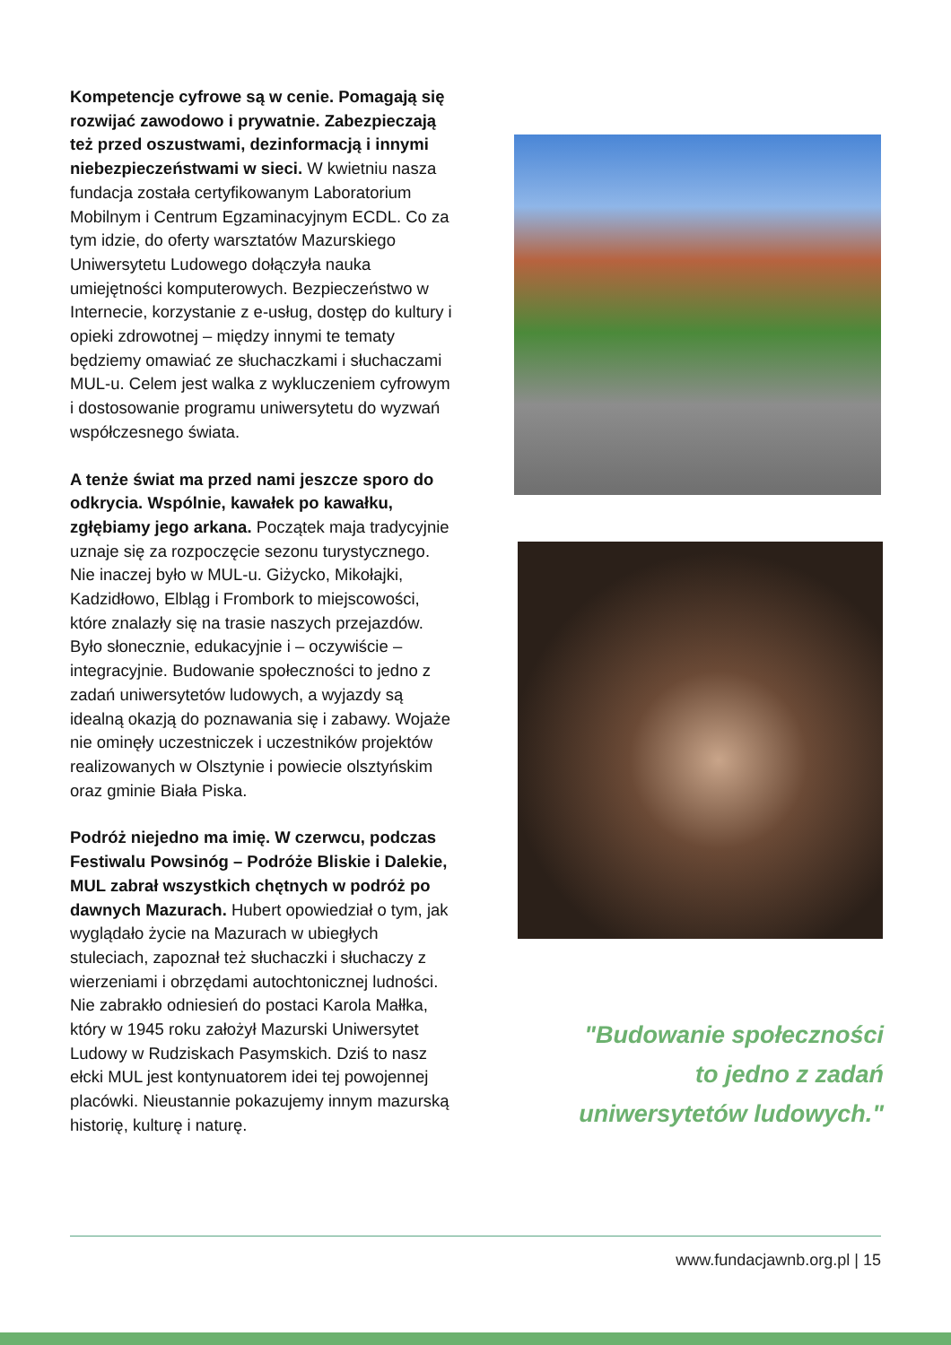Kompetencje cyfrowe są w cenie. Pomagają się rozwijać zawodowo i prywatnie. Zabezpieczają też przed oszustwami, dezinformacją i innymi niebezpieczeństwami w sieci. W kwietniu nasza fundacja została certyfikowanym Laboratorium Mobilnym i Centrum Egzaminacyjnym ECDL. Co za tym idzie, do oferty warsztatów Mazurskiego Uniwersytetu Ludowego dołączyła nauka umiejętności komputerowych. Bezpieczeństwo w Internecie, korzystanie z e-usług, dostęp do kultury i opieki zdrowotnej – między innymi te tematy będziemy omawiać ze słuchaczkami i słuchaczami MUL-u. Celem jest walka z wykluczeniem cyfrowym i dostosowanie programu uniwersytetu do wyzwań współczesnego świata.
A tenże świat ma przed nami jeszcze sporo do odkrycia. Wspólnie, kawałek po kawałku, zgłębiamy jego arkana. Początek maja tradycyjnie uznaje się za rozpoczęcie sezonu turystycznego. Nie inaczej było w MUL-u. Giżycko, Mikołajki, Kadzidłowo, Elbląg i Frombork to miejscowości, które znalazły się na trasie naszych przejazdów. Było słonecznie, edukacyjnie i – oczywiście – integracyjnie. Budowanie społeczności to jedno z zadań uniwersytetów ludowych, a wyjazdy są idealną okazją do poznawania się i zabawy. Wojaże nie ominęły uczestniczek i uczestników projektów realizowanych w Olsztynie i powiecie olsztyńskim oraz gminie Biała Piska.
Podróż niejedno ma imię. W czerwcu, podczas Festiwalu Powsinóg – Podróże Bliskie i Dalekie, MUL zabrał wszystkich chętnych w podróż po dawnych Mazurach. Hubert opowiedział o tym, jak wyglądało życie na Mazurach w ubiegłych stuleciach, zapoznał też słuchaczki i słuchaczy z wierzeniami i obrzędami autochtonicznej ludności. Nie zabrakło odniesień do postaci Karola Małłka, który w 1945 roku założył Mazurski Uniwersytet Ludowy w Rudziskach Pasymskich. Dziś to nasz ełcki MUL jest kontynuatorem idei tej powojennej placówki. Nieustannie pokazujemy innym mazurską historię, kulturę i naturę.
"Budowanie społeczności
to jedno z zadań
uniwersytetów ludowych."
www.fundacjawnb.org.pl | 15